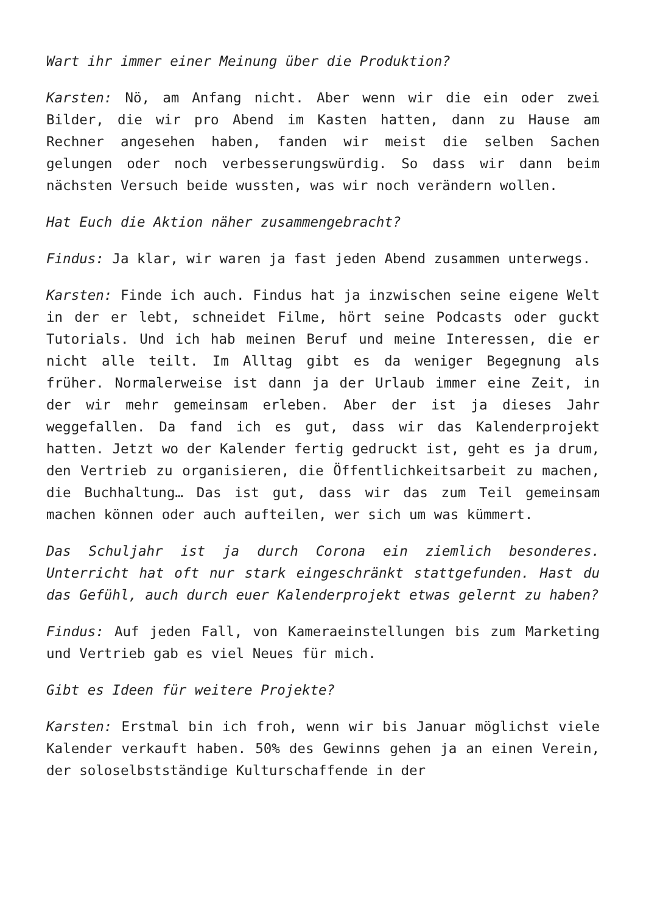Wart ihr immer einer Meinung über die Produktion?
Karsten: Nö, am Anfang nicht. Aber wenn wir die ein oder zwei Bilder, die wir pro Abend im Kasten hatten, dann zu Hause am Rechner angesehen haben, fanden wir meist die selben Sachen gelungen oder noch verbesserungswürdig. So dass wir dann beim nächsten Versuch beide wussten, was wir noch verändern wollen.
Hat Euch die Aktion näher zusammengebracht?
Findus: Ja klar, wir waren ja fast jeden Abend zusammen unterwegs.
Karsten: Finde ich auch. Findus hat ja inzwischen seine eigene Welt in der er lebt, schneidet Filme, hört seine Podcasts oder guckt Tutorials. Und ich hab meinen Beruf und meine Interessen, die er nicht alle teilt. Im Alltag gibt es da weniger Begegnung als früher. Normalerweise ist dann ja der Urlaub immer eine Zeit, in der wir mehr gemeinsam erleben. Aber der ist ja dieses Jahr weggefallen. Da fand ich es gut, dass wir das Kalenderprojekt hatten. Jetzt wo der Kalender fertig gedruckt ist, geht es ja drum, den Vertrieb zu organisieren, die Öffentlichkeitsarbeit zu machen, die Buchhaltung… Das ist gut, dass wir das zum Teil gemeinsam machen können oder auch aufteilen, wer sich um was kümmert.
Das Schuljahr ist ja durch Corona ein ziemlich besonderes. Unterricht hat oft nur stark eingeschränkt stattgefunden. Hast du das Gefühl, auch durch euer Kalenderprojekt etwas gelernt zu haben?
Findus: Auf jeden Fall, von Kameraeinstellungen bis zum Marketing und Vertrieb gab es viel Neues für mich.
Gibt es Ideen für weitere Projekte?
Karsten: Erstmal bin ich froh, wenn wir bis Januar möglichst viele Kalender verkauft haben. 50% des Gewinns gehen ja an einen Verein, der soloselbstständige Kulturschaffende in der